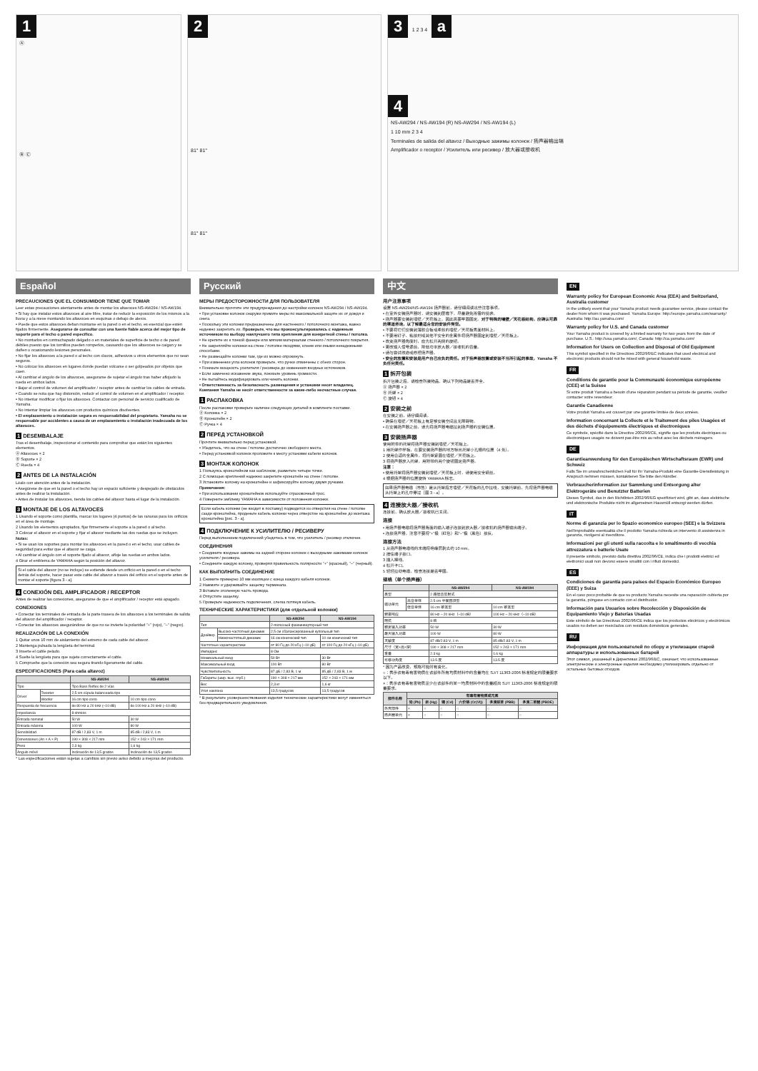1
Ⓐ
Ⓑ Ⓒ
2
81° 81°
81° 81°
3 1 2 3 4 a 4
NS-AW294 / NS-AW194 (R) NS-AW294 / NS-AW194 (L)
1 10 mm 2 3 4
Terminales de salida del altavoz / Выходные зажимы колонок / 扬声器输出端
Amplificador o receptor / Усилитель или ресивер / 放大器或接收机
Español
PRECAUCIONES QUE EL CONSUMIDOR TIENE QUE TOMAR
Leer estas precauciones atentamente antes de montar los altavoces NS-AW294 / NS-AW194.
• Si hay que instalar estos altavoces al aire libre, tratar de reducir la exposición de los mismos a la lluvia y a la nieve montando los altavoces en esquinas o debajo de aleros.
• Puede que estos altavoces deban montarse en la pared o en el techo, es esencial que estén fijados firmemente. Asegurarse de consultar con una fuente fiable acerca del mejor tipo de soporte para el techo o pared específico.
• No montarlos en contrachapado delgado o en materiales de superficie de techo o de pared débiles puesto que los tornillos pueden romperlos, causando que los altavoces se caigan y se dañen u ocasionando lesiones personales.
• No fijar los altavoces a la pared o al techo con clavos, adhesivos u otros elementos que no sean seguros.
• No colocar los altavoces en lugares donde puedan volcarse o ser golpeados por objetos que caen.
• Al cambiar el ángulo de los altavoces, asegurarse de sujetar el ángulo tras haber aflojado la rueda en ambos lados.
• Bajar el control de volumen del amplificador / receptor antes de cambiar los cables de entrada.
• Cuando se nota que hay distorsión, reducir el control de volumen en el amplificador / receptor.
• No intentar modificar o fijar los altavoces. Contactar con personal de servicio cualificado de Yamaha.
• No intentar limpiar los altavoces con productos químicos disolventes.
• El emplazamiento o instalación segura es responsabilidad del propietario. Yamaha no se responsable por accidentes a causa de un emplazamiento o instalación inadecuada de los altavoces.
1 DESEMBALAJE
Tras el desembalaje, inspeccionar el contenido para comprobar que están los siguientes elementos.
Ⓐ Altavoces × 2
Ⓑ Soporte × 2
Ⓒ Rueda × 4
2 ANTES DE LA INSTALACIÓN
Léalo con atención antes de la instalación.
• Asegúrese de que en la pared o el techo hay un espacio suficiente y despejado de obstáculos antes de realizar la instalación.
• Antes de instalar los altavoces, tienda los cables del altavoz hasta el lugar de la instalación.
3 MONTAJE DE LOS ALTAVOCES
1 Usando el soporte como plantilla, marcar los lugares (4 puntos) de las ranuras para los orificios en el área de montaje.
2 Usando los elementos apropiados, fijar firmemente el soporte a la pared o al techo.
3 Colocar el altavoz en el soporte y fijar el altavoz mediante las dos ruedas que se incluyen.
Notas:
• Si se usan los soportes para montar los altavoces en la pared o en el techo, usar cables de seguridad para evitar que el altavoz se caiga.
• Al cambiar el ángulo con el soporte fijado al altavoz, afloje las ruedas en ambos lados.
4 Girar el emblema de YAMAHA según la posición del altavoz.
Si el cable del altavoz (no se incluye) se extiende desde un orificio en la pared o en el techo detrás del soporte, hacer pasar este cable del altavoz a través del orificio en el soporte antes de montar el soporte [figura 3 - a].
4 CONEXIÓN DEL AMPLIFICADOR / RECEPTOR
Antes de realizar las conexiones, asegurarse de que el amplificador / receptor está apagado.
CONEXIONES
• Conectar los terminales de entrada de la parte trasera de los altavoces a los terminales de salida del altavoz del amplificador / receptor.
• Conectar los altavoces asegurándose de que no se invierte la polaridad "+" (rojo), "–" (negro).
REALIZACIÓN DE LA CONEXIÓN
1 Quitar unos 10 mm de aislamiento del extremo de cada cable del altavoz.
2 Mantenga pulsada la lengüeta del terminal.
3 Inserte el cable pelado.
4 Suelte la lengüeta para que sujete correctamente el cable.
5 Compruebe que la conexión sea segura tirando ligeramente del cable.
ESPECIFICACIONES (Para cada altavoz)
| | | NS-AW294 | NS-AW194 |
| --- | --- | --- | --- |
| Tipo | | Tipo Bass Reflex de 2 vías | |
| Driver | Tweeter | 2,5 cm cúpula balanceada tipo | |
| | Woofer | 16 cm tipo cono | 10 cm tipo cono |
| Respuesta de frecuencia | | de 80 Hz a 20 kHz (–10 dB) | de 100 Hz a 20 kHz (–10 dB) |
| Impedancia | | 8 ohmios | |
| Entrada nominal | | 50 W | 30 W |
| Entrada máxima | | 100 W | 80 W |
| Sensibilidad | | 87 dB / 2,83 V, 1 m | 85 dB / 2,83 V, 1 m |
| Dimensiones (An × A × P) | | 190 × 308 × 217 mm | 152 × 243 × 171 mm |
| Peso | | 2,3 kg | 1,6 kg |
| Ángulo móvil | | Inclinación de 13,5 grados | Inclinación de 13,5 grados |
* Las especificaciones están sujetas a cambios sin previo aviso debido a mejoras del producto.
Русский
МЕРЫ ПРЕДОСТОРОЖНОСТИ ДЛЯ ПОЛЬЗОВАТЕЛЯ
Внимательно прочтите эти предупреждения до настройки колонок NS-AW294 / NS-AW194.
• При установке колонок снаружи примите меры по максимальной защите их от дождя и снега.
• Поскольку эти колонки предназначены для настенного / потолочного монтажа, важно надежно закрепить их. Проверьте, что вы проконсультировались с надежным источником по выбору наилучшего типа крепления для конкретной стены / потолка.
• Не крепите их к тонкой фанере или мягким материалам стенного / потолочного покрытия.
• Не закрепляйте колонки на стене / потолке гвоздями, клеем или иными ненадежными способами.
• Не размещайте колонки там, где их можно опрокинуть.
• При изменении угла колонок проверьте, что ручки отвинчены с обеих сторон.
• Понизьте мощность усилителя / ресивера до изменения входных источников.
• Если замечено искажение звука, понизьте уровень громкости.
• Не пытайтесь модифицировать или чинить колонки.
• Ответственность за безопасность размещения и установки несет владелец. Компания Yamaha не несёт ответственности за какие-либо несчастные случаи.
1 РАСПАКОВКА
После распаковки проверьте наличие следующих деталей в комплекте поставки.
Ⓐ Колонка × 2
Ⓑ Кронштейн × 2
Ⓒ Ручка × 4
2 ПЕРЕД УСТАНОВКОЙ
Прочтите внимательно перед установкой.
• Убедитесь, что на стене / потолке достаточно свободного места.
• Перед установкой колонок проложите к месту установки кабели колонок.
3 МОНТАЖ КОЛОНОК
1 Пользуясь кронштейном как шаблоном, разметьте четыре точки.
2 С помощью креплений надежно закрепите кронштейн на стене / потолке.
3 Установите колонку на кронштейне и зафиксируйте колонку двумя ручками.
Примечания:
• При использовании кронштейнов используйте страховочный трос.
4 Поверните эмблему YAMAHA в зависимости от положения колонки.
Если кабель колонки (не входит в поставку) подводится из отверстия на стене / потолке сзади кронштейна, проденьте кабель колонки через отверстие на кронштейне до монтажа кронштейна [рис. 3 - a].
4 ПОДКЛЮЧЕНИЕ К УСИЛИТЕЛЮ / РЕСИВЕРУ
Перед выполнением подключений убедитесь в том, что усилитель / ресивер отключен.
СОЕДИНЕНИЯ
• Соедините входные зажимы на задней стороне колонок с выходными зажимами колонок усилителя / ресивера.
• Соедините каждую колонку, проверяя правильность полярности "+" (красный), "–" (черный).
КАК ВЫПОЛНИТЬ СОЕДИНЕНИЕ
1 Снимите примерно 10 мм изоляции с конца каждого кабеля колонок.
2 Нажмите и удерживайте защелку терминала.
3 Вставьте оголенную часть провода.
4 Отпустите защелку.
5 Проверьте надежность подключения, слегка потянув кабель.
ТЕХНИЧЕСКИЕ ХАРАКТЕРИСТИКИ (для отдельной колонки)
| | | NS-AW294 | NS-AW194 |
| --- | --- | --- | --- |
| Тип | | 2-полосный фазоинверторный тип | |
| Драйвер | Высоко-частотный динамик | 2,5 см сбалансированный купольный тип | |
| | Низкочастотный динамик | 16 см конический тип | 10 см конический тип |
| Частотные характеристики | | от 80 Гц до 20 кГц (–10 дБ) | от 100 Гц до 20 кГц (–10 дБ) |
| Импеданс | | 8 Ом | |
| Номинальный вход | | 50 Вт | 30 Вт |
| Максимальный вход | | 100 Вт | 80 Вт |
| Чувствительность | | 87 дБ / 2,83 В, 1 м | 85 дБ / 2,83 В, 1 м |
| Габариты (шир. выс. глуб.) | | 190 × 308 × 217 мм | 152 × 243 × 171 мм |
| Вес | | 2,3 кг | 1,6 кг |
| Угол наклона | | 13,5 градусов | 13,5 градусов |
* В результате усовершенствования изделия технические характеристики могут изменяться без предварительного уведомления.
中文
用户注意事项
设置 NS-AW294/NS-AW194 扬声器前，请仔细阅读这些注意事项。
• 在室外安装扬声器时，请安装到屋檐下，尽量避免雨雪的侵袭。
• 扬声器要安装到墙壁／天花板上，因此需要牢固固定。对于特殊的墙壁／天花板结构，应确认可靠的渠道咨询，以了解最适合您的安装件类型。
• 不要将它们安装到薄胶合板或柔软的墙壁／天花板表面材料上。
• 不要用钉子、粘接剂或其他不安全的金属件将扬声器固定到墙壁／天花板上。
• 改变扬声器角度时，应先松开两侧的旋钮。
• 更改输入信号源前，降低功率放大器／接收机的音量。
• 请勿尝试改造或修理扬声器。
• 安全的放置和安装是用户自己应负的责任。对于扬声器放置或安装不当所引起的事故，Yamaha 不负任何责任。
1 拆开包装
拆开包装之后，请检查所装物品，确认下列物品是否齐全。
Ⓐ 扬声器 × 2
Ⓑ 托架 × 2
Ⓒ 旋钮 × 4
2 安装之前
在安装之前，请仔细阅读。
• 确保在墙壁／天花板上有足够安装空间且无障碍物。
• 在安装扬声器之前，请先将扬声器电缆拉到扬声器的安装位置。
3 安装扬声器
使用附带的托架将扬声器安装到墙壁／天花板上。
1 用托架作样板，在要安装扬声器的地方标出托架小孔槽的位置（4 处）。
2 使用合适的金属件，将托架紧固在墙壁／天花板上。
3 将扬声器放入托架，用附带的两个旋钮固定扬声器。
注意：
• 使用托架将扬声器安装到墙壁／天花板上时，请使用安全钢丝。
4 根据扬声器的位置旋转 YAMAHA 标志。
如果扬声器电缆（市售）是从托架后方墙壁／天花板的孔中拉线，安装托架前，先将扬声器电缆从托架上的孔中穿过［图 3 - a］。
4 连接放大器／接收机
连接前，确认放大器／接收机已关闭。
连接
• 用扬声器电缆将扬声器背面的输入端子连接到放大器／接收机的扬声器输出端子。
• 连接扬声器，注意不要将"+"极（红色）和"–"极（黑色）接反。
连接方法
1 从扬声器电缆线的末端将绝缘层剥去约 10 mm。
2 按住端子接口。
3 插入裸线。
4 松开卡口。
5 轻轻拉动电缆，检查连接是否牢固。
规格（单个扬声器）
| | | NS-AW294 | NS-AW194 |
| --- | --- | --- | --- |
| 类型 | | 2 路低音反射式 | |
| 驱动单元 | 高音单体 | 2.5 cm 平衡圆顶型 | |
| | 低音单体 | 16 cm 锥盆型 | 10 cm 锥盆型 |
| 频率响应 | | 80 Hz – 20 kHz（–10 dB） | 100 Hz – 20 kHz（–10 dB） |
| 阻抗 | | 8 欧 | |
| 额定输入功率 | | 50 W | 30 W |
| 最大输入功率 | | 100 W | 80 W |
| 灵敏度 | | 87 dB/2.83 V, 1 m | 85 dB/2.83 V, 1 m |
| 尺寸（宽×高×深） | | 190 × 308 × 217 mm | 152 × 243 × 171 mm |
| 重量 | | 2.3 kg | 1.6 kg |
| 可移动角度 | | 13.5 度 | 13.5 度 |
* 因为产品改良，规格可能时有变化。
○：表示该有毒有害物质在该部件所有均质材料中的含量均在 SJ/T 11363-2006 标准规定的限量要求以下。
×：表示该有毒有害物质至少在该部件的某一均质材料中的含量超出 SJ/T 11363-2006 标准规定的限量要求。
| 部件名称 | 有毒有害物质或元素 | | | | | |
| --- | --- | --- | --- | --- | --- | --- |
| | 铅 (Pb) | 汞 (Hg) | 镉 (Cd) | 六价铬 (Cr(VI)) | 多溴联苯 (PBB) | 多溴二苯醚 (PBDE) |
| 外壳部件 | × | ○ | ○ | ○ | ○ | ○ |
| 扬声器单元 | × | ○ | ○ | ○ | ○ | ○ |
EN
Warranty policy for European Economic Area (EEA) and Switzerland, Australia customer
In the unlikely event that your Yamaha product needs guarantee service, please contact the dealer from whom it was purchased. Yamaha Europe: http://europe.yamaha.com/warranty/ Australia: http://au.yamaha.com/
Warranty policy for U.S. and Canada customer
Your Yamaha product is covered by a limited warranty for two years from the date of purchase. U.S.: http://usa.yamaha.com/, Canada: http://ca.yamaha.com/
Information for Users on Collection and Disposal of Old Equipment
This symbol specified in the Directives 2002/96/EC indicates that used electrical and electronic products should not be mixed with general household waste.
FR
Conditions de garantie pour la Communauté économique européenne (CEE) et la Suisse
Si votre produit Yamaha a besoin d'une réparation pendant sa période de garantie, veuillez contacter votre revendeur.
Garantie Canadienne
Votre produit Yamaha est couvert par une garantie limitée de deux années.
Information concernant la Collecte et le Traitement des piles Usagées et des déchets d'équipements électriques et électroniques
Ce symbole, spécifié dans la Directive 2002/96/CE, signifie que les produits électriques ou électroniques usagés ne doivent pas être mis au rebut avec les déchets ménagers.
DE
Garantieanwendung für den Europäischen Wirtschaftsraum (EWR) und Schweiz
Falls Sie im unwahrscheinlichen Fall für Ihr Yamaha-Produkt eine Garantie-Dienstleistung in Anspruch nehmen müssen, kontaktieren Sie bitte den Händler.
Verbraucherinformation zur Sammlung und Entsorgung alter Elektrogeräte und Benutzter Batterien
Dieses Symbol, das in den Richtlinien 2002/96/EG spezifiziert wird, gibt an, dass elektrische und elektronische Produkte nicht im allgemeinen Hausmüll entsorgt werden dürfen.
IT
Norme di garanzia per lo Spazio economico europeo (SEE) e la Svizzera
Nell'improbabile eventualità che il prodotto Yamaha richieda un intervento di assistenza in garanzia, rivolgersi al rivenditore.
Informazioni per gli utenti sulla raccolta e lo smaltimento di vecchia attrezzatura e batterie Usate
Il presente simbolo, previsto dalla direttiva 2002/96/CE, indica che i prodotti elettrici ed elettronici usati non devono essere smaltiti con i rifiuti domestici.
ES
Condiciones de garantía para países del Espacio Económico Europeo (EEE) y Suiza
En el caso poco probable de que su producto Yamaha necesite una reparación cubierta por la garantía, póngase en contacto con el distribuidor.
Información para Usuarios sobre Recolección y Disposición de Equipamiento Viejo y Baterías Usadas
Este símbolo de las Directivas 2002/96/CE indica que los productos eléctricos y electrónicos usados no deben ser mezclados con residuos domésticos generales.
RU
Информация для пользователей по сбору и утилизации старой аппаратуры и использованных батарей
Этот символ, указанный в Директивах 2002/96/EC, означает, что использованные электрические и электронные изделия необходимо утилизировать отдельно от остальных бытовых отходов.